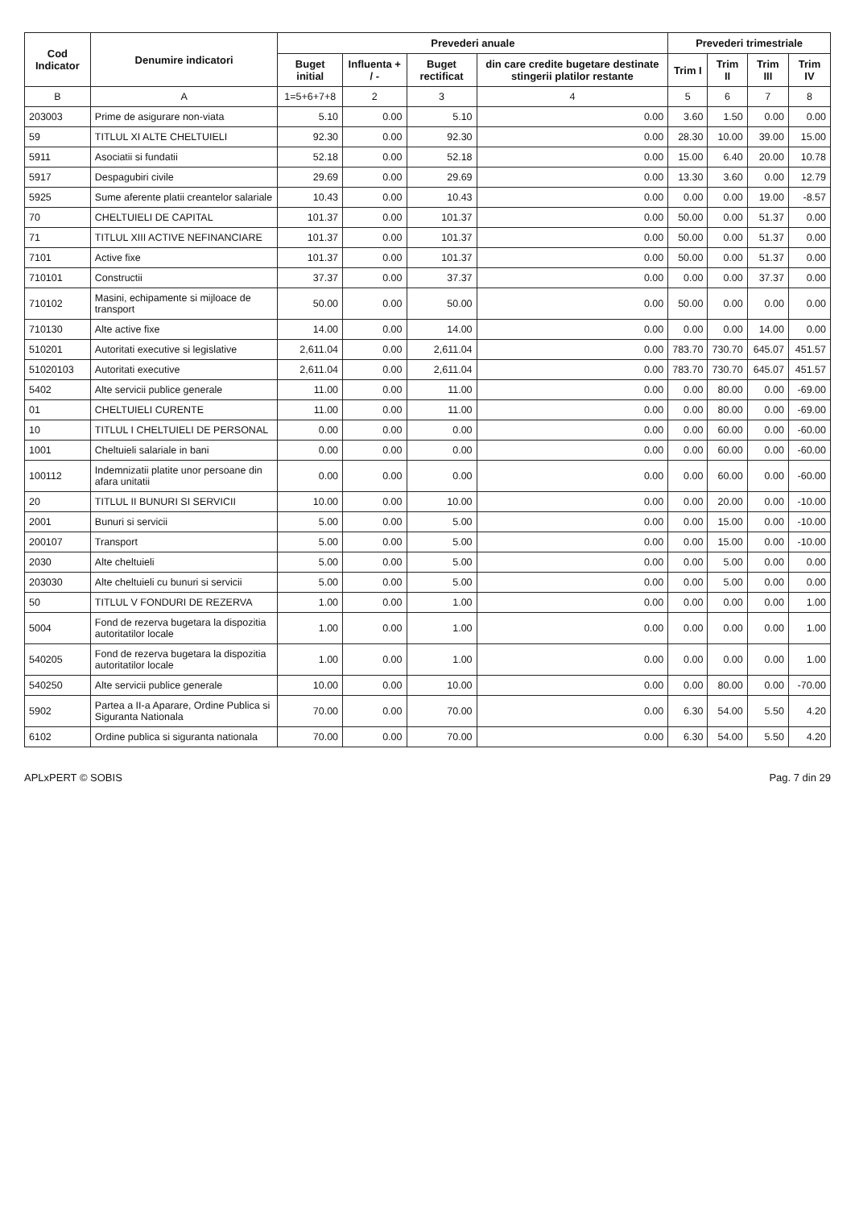| Cod Indicator | Denumire indicatori | Prevederi anuale | | | | Prevederi trimestriale | | | |
| --- | --- | --- | --- | --- | --- | --- | --- | --- | --- |
| | | Buget initial | Influenta + / - | Buget rectificat | din care credite bugetare destinate stingerii platilor restante | Trim I | Trim II | Trim III | Trim IV |
| B | A | 1=5+6+7+8 | 2 | 3 | 4 | 5 | 6 | 7 | 8 |
| 203003 | Prime de asigurare non-viata | 5.10 | 0.00 | 5.10 | 0.00 | 3.60 | 1.50 | 0.00 | 0.00 |
| 59 | TITLUL XI ALTE CHELTUIELI | 92.30 | 0.00 | 92.30 | 0.00 | 28.30 | 10.00 | 39.00 | 15.00 |
| 5911 | Asociatii si fundatii | 52.18 | 0.00 | 52.18 | 0.00 | 15.00 | 6.40 | 20.00 | 10.78 |
| 5917 | Despagubiri civile | 29.69 | 0.00 | 29.69 | 0.00 | 13.30 | 3.60 | 0.00 | 12.79 |
| 5925 | Sume aferente platii creantelor salariale | 10.43 | 0.00 | 10.43 | 0.00 | 0.00 | 0.00 | 19.00 | -8.57 |
| 70 | CHELTUIELI DE CAPITAL | 101.37 | 0.00 | 101.37 | 0.00 | 50.00 | 0.00 | 51.37 | 0.00 |
| 71 | TITLUL XIII ACTIVE NEFINANCIARE | 101.37 | 0.00 | 101.37 | 0.00 | 50.00 | 0.00 | 51.37 | 0.00 |
| 7101 | Active fixe | 101.37 | 0.00 | 101.37 | 0.00 | 50.00 | 0.00 | 51.37 | 0.00 |
| 710101 | Constructii | 37.37 | 0.00 | 37.37 | 0.00 | 0.00 | 0.00 | 37.37 | 0.00 |
| 710102 | Masini, echipamente si mijloace de transport | 50.00 | 0.00 | 50.00 | 0.00 | 50.00 | 0.00 | 0.00 | 0.00 |
| 710130 | Alte active fixe | 14.00 | 0.00 | 14.00 | 0.00 | 0.00 | 0.00 | 14.00 | 0.00 |
| 510201 | Autoritati executive si legislative | 2,611.04 | 0.00 | 2,611.04 | 0.00 | 783.70 | 730.70 | 645.07 | 451.57 |
| 51020103 | Autoritati executive | 2,611.04 | 0.00 | 2,611.04 | 0.00 | 783.70 | 730.70 | 645.07 | 451.57 |
| 5402 | Alte servicii publice generale | 11.00 | 0.00 | 11.00 | 0.00 | 0.00 | 80.00 | 0.00 | -69.00 |
| 01 | CHELTUIELI CURENTE | 11.00 | 0.00 | 11.00 | 0.00 | 0.00 | 80.00 | 0.00 | -69.00 |
| 10 | TITLUL I CHELTUIELI DE PERSONAL | 0.00 | 0.00 | 0.00 | 0.00 | 0.00 | 60.00 | 0.00 | -60.00 |
| 1001 | Cheltuieli salariale in bani | 0.00 | 0.00 | 0.00 | 0.00 | 0.00 | 60.00 | 0.00 | -60.00 |
| 100112 | Indemnizatii platite unor persoane din afara unitatii | 0.00 | 0.00 | 0.00 | 0.00 | 0.00 | 60.00 | 0.00 | -60.00 |
| 20 | TITLUL II BUNURI SI SERVICII | 10.00 | 0.00 | 10.00 | 0.00 | 0.00 | 20.00 | 0.00 | -10.00 |
| 2001 | Bunuri si servicii | 5.00 | 0.00 | 5.00 | 0.00 | 0.00 | 15.00 | 0.00 | -10.00 |
| 200107 | Transport | 5.00 | 0.00 | 5.00 | 0.00 | 0.00 | 15.00 | 0.00 | -10.00 |
| 2030 | Alte cheltuieli | 5.00 | 0.00 | 5.00 | 0.00 | 0.00 | 5.00 | 0.00 | 0.00 |
| 203030 | Alte cheltuieli cu bunuri si servicii | 5.00 | 0.00 | 5.00 | 0.00 | 0.00 | 5.00 | 0.00 | 0.00 |
| 50 | TITLUL V FONDURI DE REZERVA | 1.00 | 0.00 | 1.00 | 0.00 | 0.00 | 0.00 | 0.00 | 1.00 |
| 5004 | Fond de rezerva bugetara la dispozitia autoritatilor locale | 1.00 | 0.00 | 1.00 | 0.00 | 0.00 | 0.00 | 0.00 | 1.00 |
| 540205 | Fond de rezerva bugetara la dispozitia autoritatilor locale | 1.00 | 0.00 | 1.00 | 0.00 | 0.00 | 0.00 | 0.00 | 1.00 |
| 540250 | Alte servicii publice generale | 10.00 | 0.00 | 10.00 | 0.00 | 0.00 | 80.00 | 0.00 | -70.00 |
| 5902 | Partea a II-a Aparare, Ordine Publica si Siguranta Nationala | 70.00 | 0.00 | 70.00 | 0.00 | 6.30 | 54.00 | 5.50 | 4.20 |
| 6102 | Ordine publica si siguranta nationala | 70.00 | 0.00 | 70.00 | 0.00 | 6.30 | 54.00 | 5.50 | 4.20 |
APLxPERT © SOBIS Pag. 7 din 29